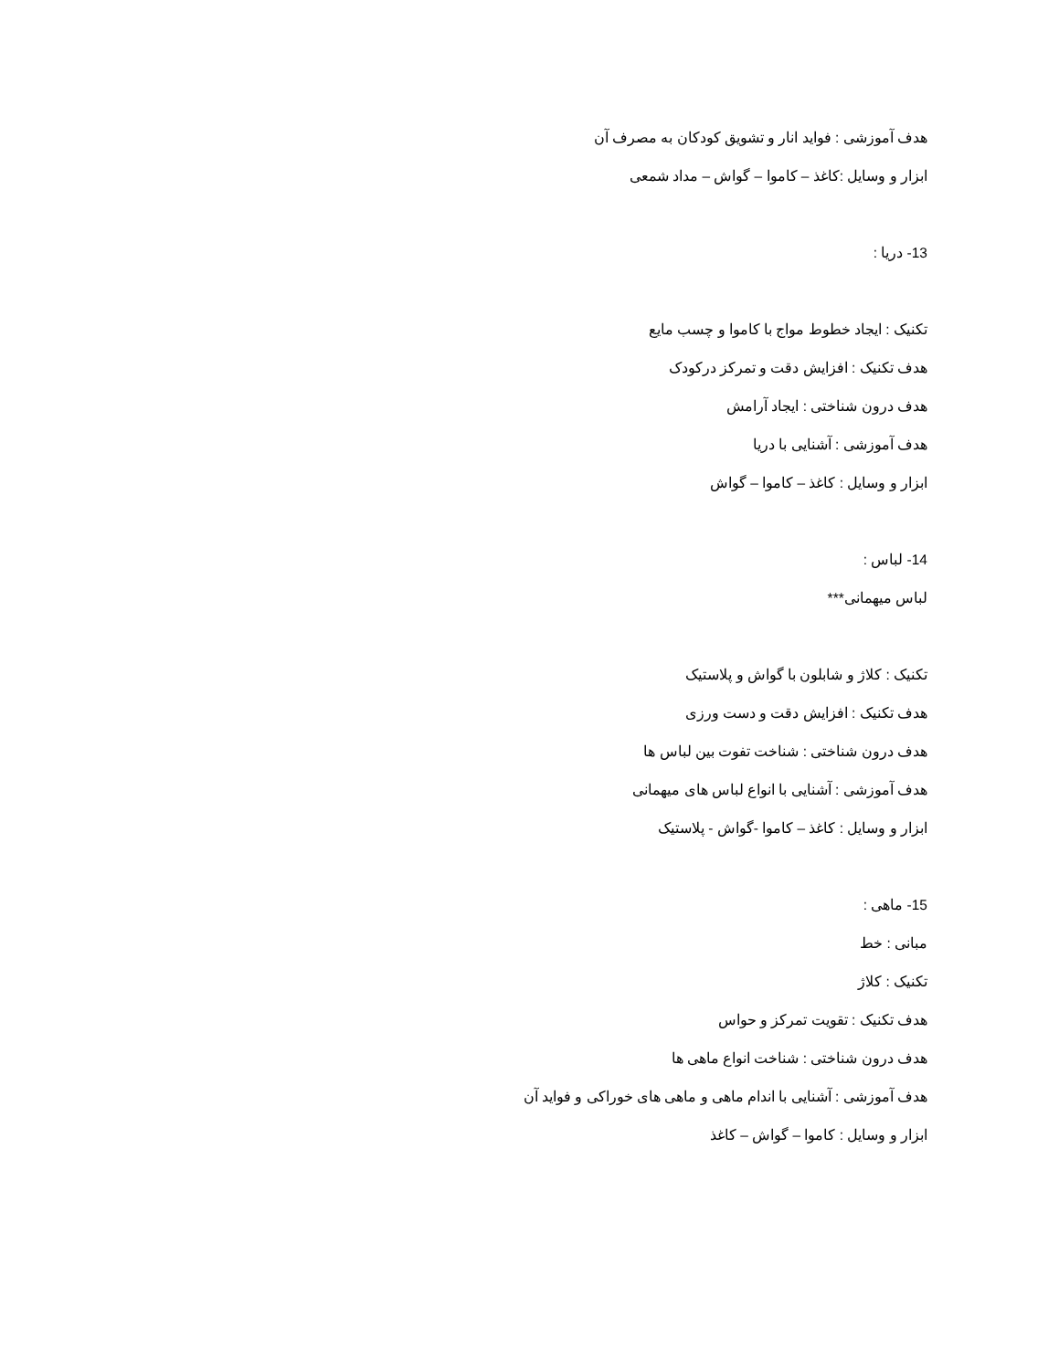هدف آموزشی : فواید انار و تشویق کودکان به مصرف آن
ابزار و وسایل :کاغذ – کاموا – گواش – مداد شمعی
13- دریا :
تکنیک : ایجاد خطوط مواج با کاموا و چسب مایع
هدف تکنیک : افزایش دقت و تمرکز درکودک
هدف درون شناختی : ایجاد آرامش
هدف آموزشی : آشنایی با دریا
ابزار و وسایل : کاغذ – کاموا – گواش
14- لباس :
لباس میهمانی***
تکنیک : کلاژ و شابلون با گواش و پلاستیک
هدف تکنیک : افزایش دقت و دست ورزی
هدف درون شناختی : شناخت تفوت بین لباس ها
هدف آموزشی : آشنایی با انواع لباس های میهمانی
ابزار و وسایل : کاغذ – کاموا -گواش - پلاستیک
15- ماهی :
مبانی : خط
تکنیک : کلاژ
هدف تکنیک : تقویت تمرکز و حواس
هدف درون شناختی : شناخت انواع ماهی ها
هدف آموزشی : آشنایی با اندام ماهی و ماهی های خوراکی و فواید آن
ابزار و وسایل : کاموا – گواش – کاغذ